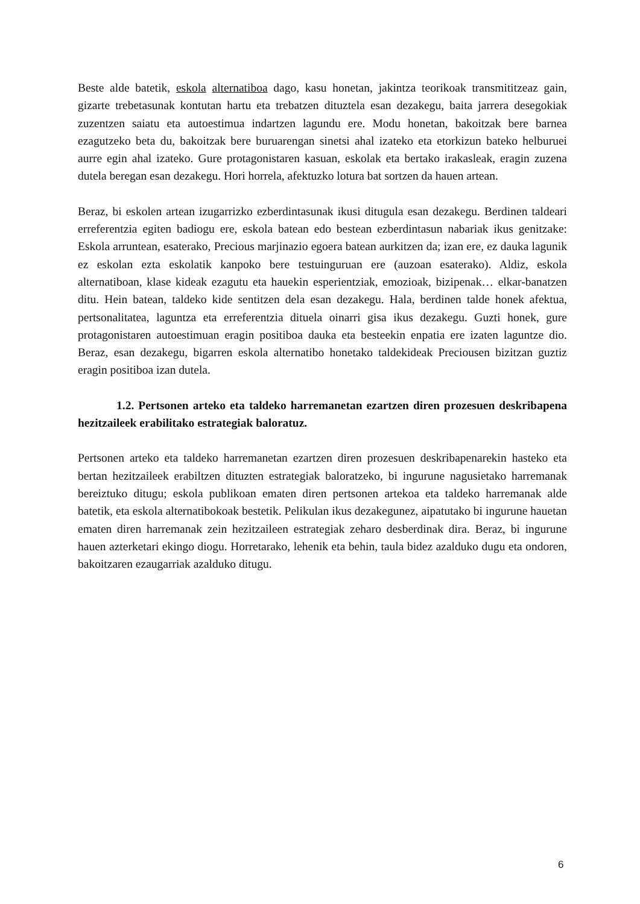Beste alde batetik, eskola alternatiboa dago, kasu honetan, jakintza teorikoak transmititzeaz gain, gizarte trebetasunak kontutan hartu eta trebatzen dituztela esan dezakegu, baita jarrera desegokiak zuzentzen saiatu eta autoestimua indartzen lagundu ere. Modu honetan, bakoitzak bere barnea ezagutzeko beta du, bakoitzak bere buruarengan sinetsi ahal izateko eta etorkizun bateko helburuei aurre egin ahal izateko. Gure protagonistaren kasuan, eskolak eta bertako irakasleak, eragin zuzena dutela beregan esan dezakegu. Hori horrela, afektuzko lotura bat sortzen da hauen artean.
Beraz, bi eskolen artean izugarrizko ezberdintasunak ikusi ditugula esan dezakegu. Berdinen taldeari erreferentzia egiten badiogu ere, eskola batean edo bestean ezberdintasun nabariak ikus genitzake: Eskola arruntean, esaterako, Precious marjinazio egoera batean aurkitzen da; izan ere, ez dauka lagunik ez eskolan ezta eskolatik kanpoko bere testuinguruan ere (auzoan esaterako). Aldiz, eskola alternatiboan, klase kideak ezagutu eta hauekin esperientziak, emozioak, bizipenak… elkar-banatzen ditu. Hein batean, taldeko kide sentitzen dela esan dezakegu. Hala, berdinen talde honek afektua, pertsonalitatea, laguntza eta erreferentzia dituela oinarri gisa ikus dezakegu. Guzti honek, gure protagonistaren autoestimuan eragin positiboa dauka eta besteekin enpatia ere izaten laguntze dio. Beraz, esan dezakegu, bigarren eskola alternatibo honetako taldekideak Preciousen bizitzan guztiz eragin positiboa izan dutela.
1.2. Pertsonen arteko eta taldeko harremanetan ezartzen diren prozesuen deskribapena hezitzaileek erabilitako estrategiak baloratuz.
Pertsonen arteko eta taldeko harremanetan ezartzen diren prozesuen deskribapenarekin hasteko eta bertan hezitzaileek erabiltzen dituzten estrategiak baloratzeko, bi ingurune nagusietako harremanak bereiztuko ditugu; eskola publikoan ematen diren pertsonen artekoa eta taldeko harremanak alde batetik, eta eskola alternatibokoak bestetik. Pelikulan ikus dezakegunez, aipatutako bi ingurune hauetan ematen diren harremanak zein hezitzaileen estrategiak zeharo desberdinak dira. Beraz, bi ingurune hauen azterketari ekingo diogu. Horretarako, lehenik eta behin, taula bidez azalduko dugu eta ondoren, bakoitzaren ezaugarriak azalduko ditugu.
6